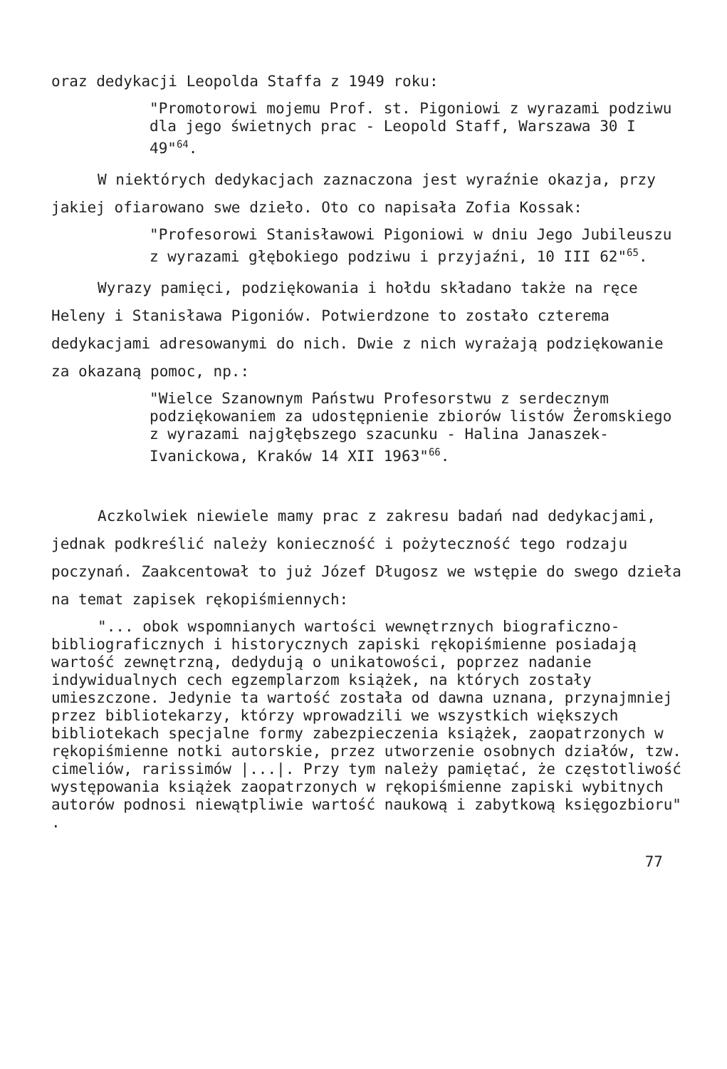oraz dedykacji Leopolda Staffa z 1949 roku:
"Promotorowi mojemu Prof. st. Pigoniowi z wyrazami podziwu dla jego świetnych prac - Leopold Staff, Warszawa 30 I 49"<sup>64</sup>.
W niektórych dedykacjach zaznaczona jest wyraźnie okazja, przy jakiej ofiarowano swe dzieło. Oto co napisała Zofia Kossak:
"Profesorowi Stanisławowi Pigoniowi w dniu Jego Jubileuszu z wyrazami głębokiego podziwu i przyjaźni, 10 III 62"<sup>65</sup>.
Wyrazy pamięci, podziękowania i hołdu składano także na ręce Heleny i Stanisława Pigoniów. Potwierdzone to zostało czterema dedykacjami adresowanymi do nich. Dwie z nich wyrażają podziękowanie za okazaną pomoc, np.:
"Wielce Szanownym Państwu Profesorstwu z serdecznym podziękowaniem za udostępnienie zbiorów listów Żeromskiego z wyrazami najgłębszego szacunku - Halina Janaszek-Ivanickowa, Kraków 14 XII 1963"<sup>66</sup>.
Aczkolwiek niewiele mamy prac z zakresu badań nad dedykacjami, jednak podkreślić należy konieczność i pożyteczność tego rodzaju poczynań. Zaakcentował to już Józef Długosz we wstępie do swego dzieła na temat zapisek rękopiśmiennych:
"... obok wspomnianych wartości wewnętrznych biograficzno-bibliograficznych i historycznych zapiski rękopiśmienne posiadają wartość zewnętrzną, dedydują o unikatowości, poprzez nadanie indywidualnych cech egzemplarzom książek, na których zostały umieszczone. Jedynie ta wartość została od dawna uznana, przynajmniej przez bibliotekarzy, którzy wprowadzili we wszystkich większych bibliotekach specjalne formy zabezpieczenia książek, zaopatrzonych w rękopiśmienne notki autorskie, przez utworzenie osobnych działów, tzw. cimeliów, rarissimów |...|. Przy tym należy pamiętać, że częstotliwość występowania książek zaopatrzonych w rękopiśmienne zapiski wybitnych autorów podnosi niewątpliwie wartość naukową i zabytkową księgozbioru" .
77